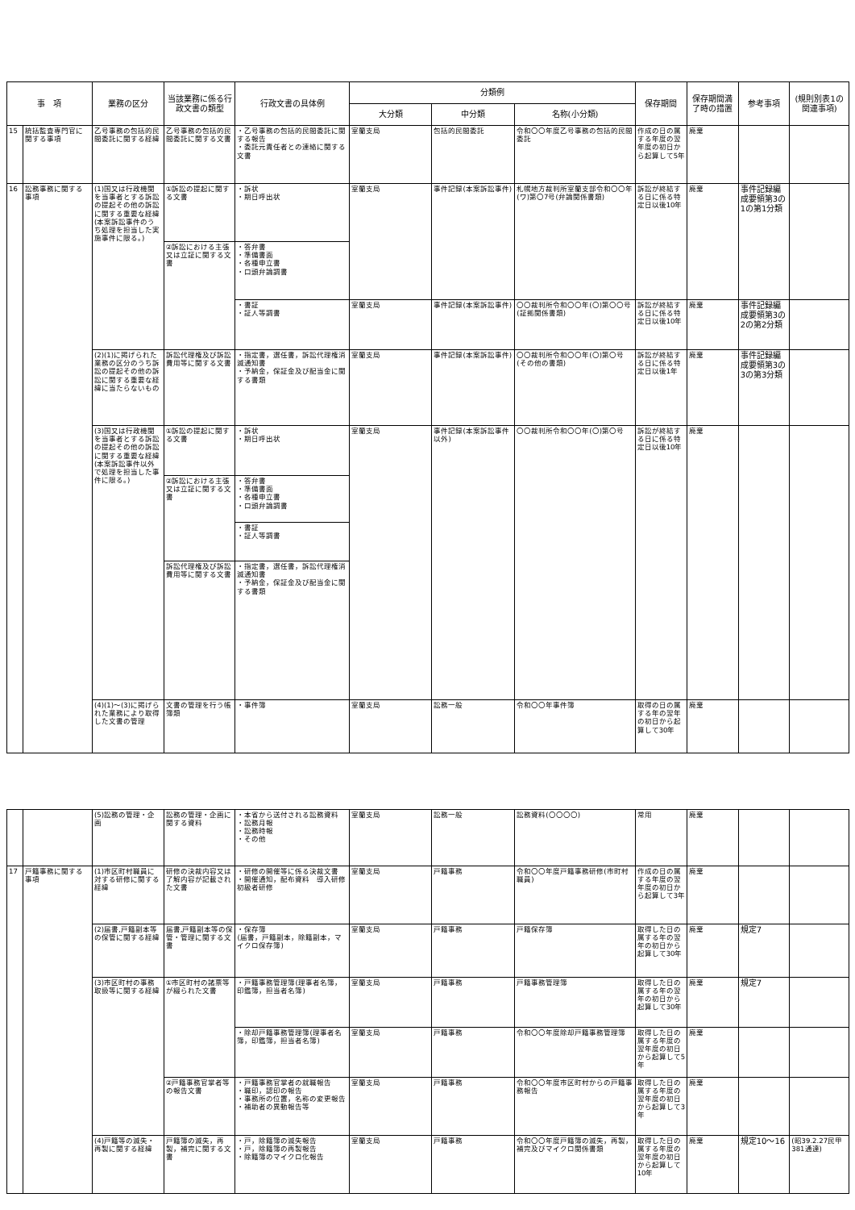| 事 項 | | 業務の区分 | 当該業務に係る行政文書の類型 | 行政文書の具体例 | 分類例 | | | 保存期間 | 保存期間満了時の措置 | 参考事項 | (規則別表1の関連事項) |
| --- | --- | --- | --- | --- | --- | --- | --- | --- | --- | --- | --- |
| | | | | | 大分類 | 中分類 | 名称(小分類) | | | | |
| 15 | 統括監査専門官に関する事項 | 乙号事務の包括的民間委託に関する経緯 | 乙号事務の包括的民間委託に関する文書 | ・乙号事務の包括的民間委託に関する報告 ・委託元責任者との連絡に関する文書 | 室蘭支局 | 包括的民間委託 | 令和〇〇年度乙号事務の包括的民間委託 | 作成の日の属する年度の翌年度の初日から起算して5年 | 廃棄 | | |
| 16 | 訟務事務に関する事項 | (1)国又は行政機関を当事者とする訴訟の提起その他の訴訟に関する重要な経緯(本案訴訟事件のうち処理を担当した実施事件に限る。) | ①訴訟の提起に関する文書 | ・訴状 ・期日呼出状 | 室蘭支局 | 事件記録(本案訴訟事件) | 札幌地方裁判所室蘭支部令和〇〇年(ワ)第〇7号(弁論関係書類) | 訴訟が終結する日に係る特定日以後10年 | 廃棄 | 事件記録編成要領第3の1の第1分類 | |
| | | | ②訴訟における主張又は立証に関する文書 | ・答弁書 ・準備書面 ・各種申立書 ・口頭弁論調書 | | | | | | | |
| | | | | ・書証 ・証人等調書 | 室蘭支局 | 事件記録(本案訴訟事件) | 〇〇裁判所令和〇〇年(〇)第〇〇号(証拠関係書類) | 訴訟が終結する日に係る特定日以後10年 | 廃棄 | 事件記録編成要領第3の2の第2分類 | |
| | | (2)(1)に掲げられた業務の区分のうち訴訟の提起その他の訴訟に関する重要な経緯に当たらないもの | 訴訟代理権及び訴訟費用等に関する文書 | ・指定書，選任書，訴訟代理権消滅通知書 ・予納金，保証金及び配当金に関する書類 | 室蘭支局 | 事件記録(本案訴訟事件) | 〇〇裁判所令和〇〇年(〇)第〇号(その他の書類) | 訴訟が終結する日に係る特定日以後1年 | 廃棄 | 事件記録編成要領第3の3の第3分類 | |
| | | (3)国又は行政機関を当事者とする訴訟の提起その他の訴訟に関する重要な経緯(本案訴訟事件以外で処理を担当した事件に限る。) | ①訴訟の提起に関する文書 | ・訴状 ・期日呼出状 | 室蘭支局 | 事件記録(本案訴訟事件以外) | 〇〇裁判所令和〇〇年(〇)第〇号 | 訴訟が終結する日に係る特定日以後10年 | 廃棄 | | |
| | | | ②訴訟における主張又は立証に関する文書 | ・答弁書 ・準備書面 ・各種申立書 ・口頭弁論調書 | | | | | | | |
| | | | | ・書証 ・証人等調書 | | | | | | | |
| | | | 訴訟代理権及び訴訟費用等に関する文書 | ・指定書，選任書，訴訟代理権消滅通知書 ・予納金，保証金及び配当金に関する書類 | | | | | | | |
| | | (4)(1)～(3)に掲げられた業務により取得した文書の管理 | 文書の管理を行う帳簿類 | ・事件簿 | 室蘭支局 | 訟務一般 | 令和〇〇年事件簿 | 取得の日の属する年の翌年の初日から起算して30年 | 廃棄 | | |
| | | (5)訟務の管理・企画 | 訟務の管理・企画に関する資料 | ・本省から送付される訟務資料 ・訟務月報 ・訟務時報 ・その他 | 室蘭支局 | 訟務一般 | 訟務資料(〇〇〇〇) | 常用 | 廃棄 | | |
| 17 | 戸籍事務に関する事項 | (1)市区町村職員に対する研修に関する経緯 | 研修の決裁内容又は了解内容が記載された文書 | ・研修の開催等に係る決裁文書 ・開催通知，配布資料 導入研修 初級者研修 | 室蘭支局 | 戸籍事務 | 令和〇〇年度戸籍事務研修(市町村職員) | 作成の日の属する年度の翌年度の初日から起算して3年 | 廃棄 | | |
| | | (2)届書,戸籍副本等の保管に関する経緯 | 届書,戸籍副本等の保管・管理に関する文書 | ・保存簿 (届書，戸籍副本，除籍副本，マイクロ保存簿) | 室蘭支局 | 戸籍事務 | 戸籍保存簿 | 取得した日の属する年の翌年の初日から起算して30年 | 廃棄 | 規定7 | |
| | | (3)市区町村の事務取扱等に関する経緯 | ①市区町村の諸票等が綴られた文書 | ・戸籍事務管理簿(理事者名簿，印鑑簿，担当者名簿) | 室蘭支局 | 戸籍事務 | 戸籍事務管理簿 | 取得した日の属する年の翌年の初日から起算して30年 | 廃棄 | 規定7 | |
| | | | | ・除却戸籍事務管理簿(理事者名簿，印鑑簿，担当者名簿) | 室蘭支局 | 戸籍事務 | 令和〇〇年度除却戸籍事務管理簿 | 取得した日の属する年度の翌年度の初日から起算して5年 | 廃棄 | | |
| | | | ②戸籍事務官掌者等の報告文書 | ・戸籍事務官掌者の就職報告 ・職印，認印の報告 ・事務所の位置，名称の変更報告 ・補助者の異動報告等 | 室蘭支局 | 戸籍事務 | 令和〇〇年度市区町村からの戸籍事務報告 | 取得した日の属する年度の翌年度の初日から起算して3年 | 廃棄 | | |
| | | (4)戸籍等の滅失・再製に関する経緯 | 戸籍簿の滅失，再製，補完に関する文書 | ・戸，除籍簿の滅失報告 ・戸，除籍簿の再製報告 ・除籍簿のマイクロ化報告 | 室蘭支局 | 戸籍事務 | 令和〇〇年度戸籍簿の滅失，再製，補完及びマイクロ関係書類 | 取得した日の属する年度の翌年度の初日から起算して10年 | 廃棄 | 規定10～16 | (昭39.2.27民甲381通達) |